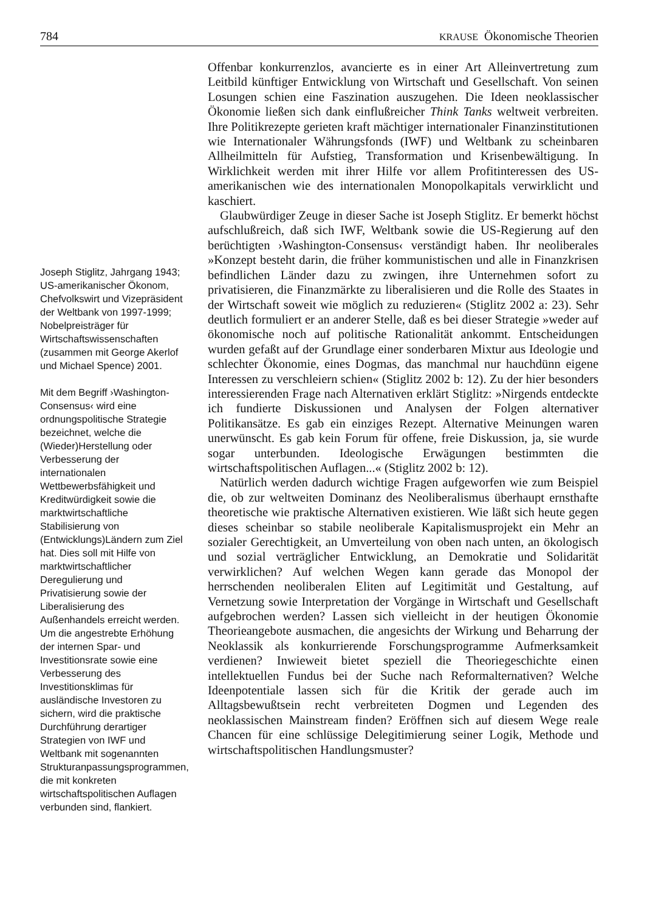784 KRAUSE Ökonomische Theorien
Joseph Stiglitz, Jahrgang 1943; US-amerikanischer Ökonom, Chefvolkswirt und Vizepräsident der Weltbank von 1997-1999; Nobelpreisträger für Wirtschaftswissenschaften (zusammen mit George Akerlof und Michael Spence) 2001.
Mit dem Begriff ›Washington-Consensus‹ wird eine ordnungspolitische Strategie bezeichnet, welche die (Wieder)Herstellung oder Verbesserung der internationalen Wettbewerbsfähigkeit und Kreditwürdigkeit sowie die marktwirtschaftliche Stabilisierung von (Entwicklungs)Ländern zum Ziel hat. Dies soll mit Hilfe von marktwirtschaftlicher Deregulierung und Privatisierung sowie der Liberalisierung des Außenhandels erreicht werden. Um die angestrebte Erhöhung der internen Spar- und Investitionsrate sowie eine Verbesserung des Investitionsklimas für ausländische Investoren zu sichern, wird die praktische Durchführung derartiger Strategien von IWF und Weltbank mit sogenannten Strukturanpassungsprogrammen, die mit konkreten wirtschaftspolitischen Auflagen verbunden sind, flankiert.
Offenbar konkurrenzlos, avancierte es in einer Art Alleinvertretung zum Leitbild künftiger Entwicklung von Wirtschaft und Gesellschaft. Von seinen Losungen schien eine Faszination auszugehen. Die Ideen neoklassischer Ökonomie ließen sich dank einflußreicher Think Tanks weltweit verbreiten. Ihre Politikrezepte gerieten kraft mächtiger internationaler Finanzinstitutionen wie Internationaler Währungsfonds (IWF) und Weltbank zu scheinbaren Allheilmitteln für Aufstieg, Transformation und Krisenbewältigung. In Wirklichkeit werden mit ihrer Hilfe vor allem Profitinteressen des US-amerikanischen wie des internationalen Monopolkapitals verwirklicht und kaschiert.
Glaubwürdiger Zeuge in dieser Sache ist Joseph Stiglitz. Er bemerkt höchst aufschlußreich, daß sich IWF, Weltbank sowie die US-Regierung auf den berüchtigten ›Washington-Consensus‹ verständigt haben. Ihr neoliberales »Konzept besteht darin, die früher kommunistischen und alle in Finanzkrisen befindlichen Länder dazu zu zwingen, ihre Unternehmen sofort zu privatisieren, die Finanzmärkte zu liberalisieren und die Rolle des Staates in der Wirtschaft soweit wie möglich zu reduzieren« (Stiglitz 2002 a: 23). Sehr deutlich formuliert er an anderer Stelle, daß es bei dieser Strategie »weder auf ökonomische noch auf politische Rationalität ankommt. Entscheidungen wurden gefaßt auf der Grundlage einer sonderbaren Mixtur aus Ideologie und schlechter Ökonomie, eines Dogmas, das manchmal nur hauchdünn eigene Interessen zu verschleiern schien« (Stiglitz 2002 b: 12). Zu der hier besonders interessierenden Frage nach Alternativen erklärt Stiglitz: »Nirgends entdeckte ich fundierte Diskussionen und Analysen der Folgen alternativer Politikansätze. Es gab ein einziges Rezept. Alternative Meinungen waren unerwünscht. Es gab kein Forum für offene, freie Diskussion, ja, sie wurde sogar unterbunden. Ideologische Erwägungen bestimmten die wirtschaftspolitischen Auflagen...« (Stiglitz 2002 b: 12).
Natürlich werden dadurch wichtige Fragen aufgeworfen wie zum Beispiel die, ob zur weltweiten Dominanz des Neoliberalismus überhaupt ernsthafte theoretische wie praktische Alternativen existieren. Wie läßt sich heute gegen dieses scheinbar so stabile neoliberale Kapitalismusprojekt ein Mehr an sozialer Gerechtigkeit, an Umverteilung von oben nach unten, an ökologisch und sozial verträglicher Entwicklung, an Demokratie und Solidarität verwirklichen? Auf welchen Wegen kann gerade das Monopol der herrschenden neoliberalen Eliten auf Legitimität und Gestaltung, auf Vernetzung sowie Interpretation der Vorgänge in Wirtschaft und Gesellschaft aufgebrochen werden? Lassen sich vielleicht in der heutigen Ökonomie Theorieangebote ausmachen, die angesichts der Wirkung und Beharrung der Neoklassik als konkurrierende Forschungsprogramme Aufmerksamkeit verdienen? Inwieweit bietet speziell die Theoriegeschichte einen intellektuellen Fundus bei der Suche nach Reformalternativen? Welche Ideenpotentiale lassen sich für die Kritik der gerade auch im Alltagsbewußtsein recht verbreiteten Dogmen und Legenden des neoklassischen Mainstream finden? Eröffnen sich auf diesem Wege reale Chancen für eine schlüssige Delegitimierung seiner Logik, Methode und wirtschaftspolitischen Handlungsmuster?